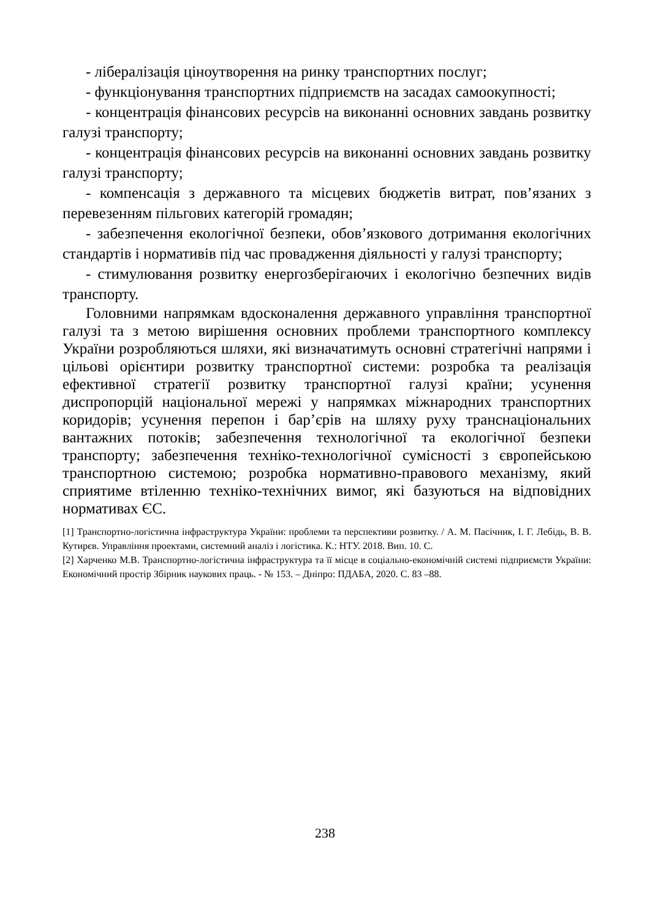- лібералізація ціноутворення на ринку транспортних послуг;
- функціонування транспортних підприємств на засадах самоокупності;
- концентрація фінансових ресурсів на виконанні основних завдань розвитку галузі транспорту;
- концентрація фінансових ресурсів на виконанні основних завдань розвитку галузі транспорту;
- компенсація з державного та місцевих бюджетів витрат, пов’язаних з перевезенням пільгових категорій громадян;
- забезпечення екологічної безпеки, обов’язкового дотримання екологічних стандартів і нормативів під час провадження діяльності у галузі транспорту;
- стимулювання розвитку енергозберігаючих і екологічно безпечних видів транспорту.
Головними напрямкам вдосконалення державного управління транспортної галузі та з метою вирішення основних проблеми транспортного комплексу України розробляються шляхи, які визначатимуть основні стратегічні напрями і цільові орієнтири розвитку транспортної системи: розробка та реалізація ефективної стратегії розвитку транспортної галузі країни; усунення диспропорцій національної мережі у напрямках міжнародних транспортних коридорів; усунення перепон і бар’єрів на шляху руху транснаціональних вантажних потоків; забезпечення технологічної та екологічної безпеки транспорту; забезпечення техніко-технологічної сумісності з європейською транспортною системою; розробка нормативно-правового механізму, який сприятиме втіленню техніко-технічних вимог, які базуються на відповідних нормативах ЄС.
[1] Транспортно-логістична інфраструктура України: проблеми та перспективи розвитку. / А. М. Пасічник, І. Г. Лебідь, В. В. Кутирєв. Управління проектами, системний аналіз і логістика. К.: НТУ. 2018. Вип. 10. С.
[2] Харченко М.В. Транспортно-логістична інфраструктура та її місце в соціально-економічній системі підприємств України: Економічний простір Збірник наукових праць. - № 153. – Дніпро: ПДАБА, 2020. С. 83 –88.
238